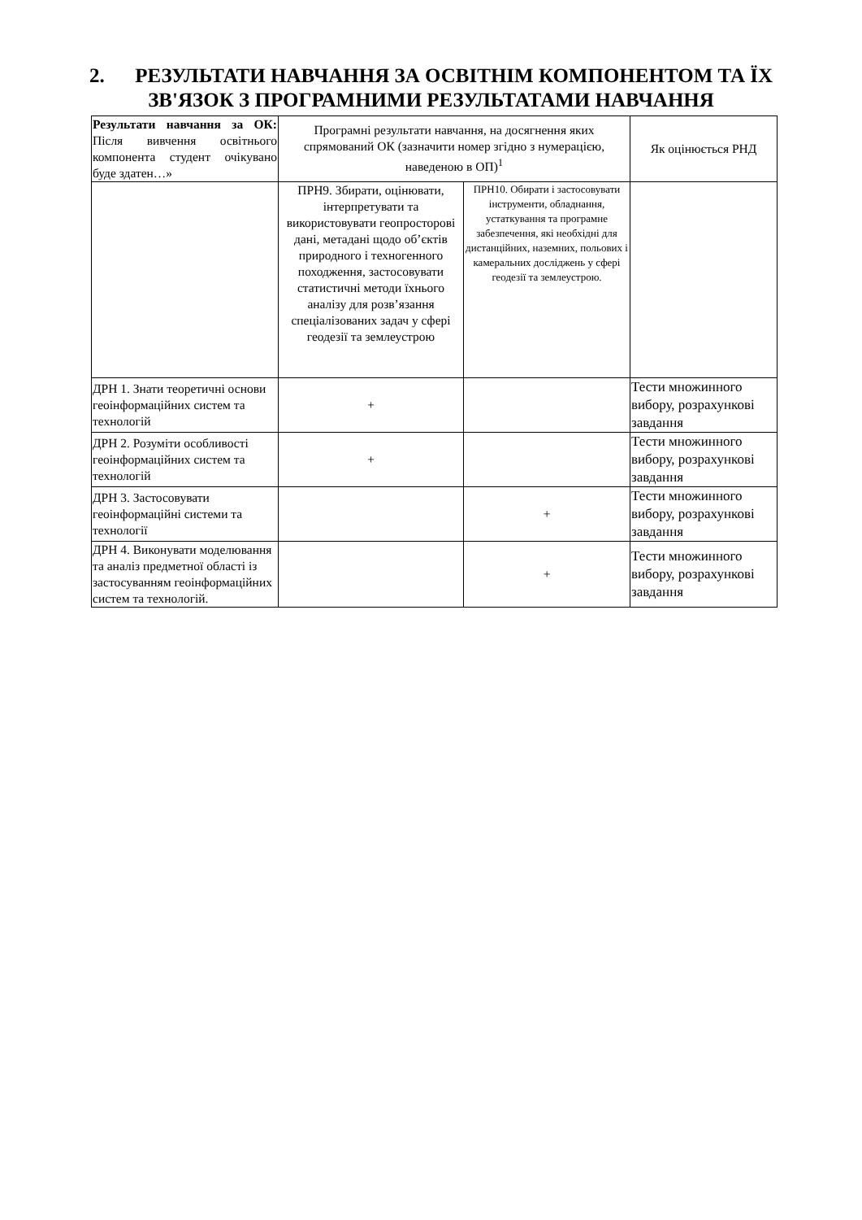2. РЕЗУЛЬТАТИ НАВЧАННЯ ЗА ОСВІТНІМ КОМПОНЕНТОМ ТА ЇХ ЗВ'ЯЗОК З ПРОГРАМНИМИ РЕЗУЛЬТАТАМИ НАВЧАННЯ
| Результати навчання за ОК: Після вивчення освітнього компонента студент очікувано буде здатен…» | Програмні результати навчання, на досягнення яких спрямований ОК (зазначити номер згідно з нумерацією, наведеною в ОП)<sup>1</sup> | | Як оцінюється РНД |
| --- | --- | --- | --- |
| | ПРН9. Збирати, оцінювати, інтерпретувати та використовувати геопросторові дані, метадані щодо об’єктів природного і техногенного походження, застосовувати статистичні методи їхнього аналізу для розв’язання спеціалізованих задач у сфері геодезії та землеустрою | ПРН10. Обирати і застосовувати інструменти, обладнання, устаткування та програмне забезпечення, які необхідні для дистанційних, наземних, польових і камеральних досліджень у сфері геодезії та землеустрою. | |
| ДРН 1. Знати теоретичні основи геоінформаційних систем та технологій | + | | Тести множинного вибору, розрахункові завдання |
| ДРН 2. Розуміти особливості геоінформаційних систем та технологій | + | | Тести множинного вибору, розрахункові завдання |
| ДРН 3. Застосовувати геоінформаційні системи та технології | | + | Тести множинного вибору, розрахункові завдання |
| ДРН 4. Виконувати моделювання та аналіз предметної області із застосуванням геоінформаційних систем та технологій. | | + | Тести множинного вибору, розрахункові завдання |